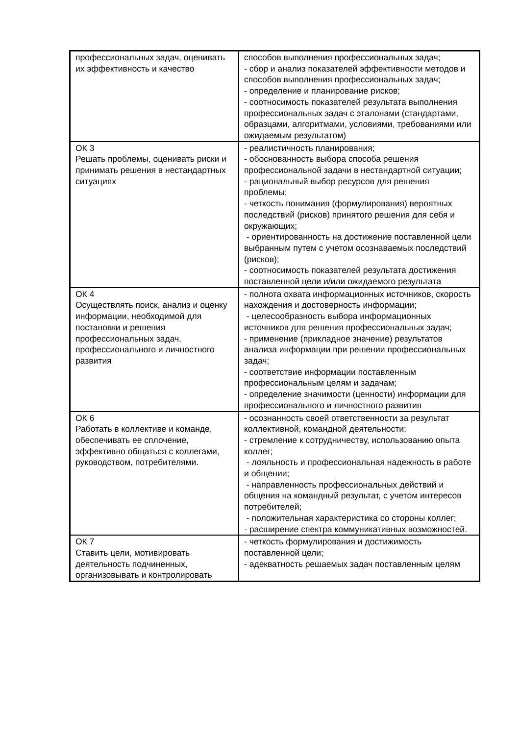| профессиональных задач, оценивать их эффективность и качество | способов выполнения профессиональных задач; - сбор и анализ показателей эффективности методов и способов выполнения профессиональных задач; - определение и планирование рисков; - соотносимость показателей результата выполнения профессиональных задач с эталонами (стандартами, образцами, алгоритмами, условиями, требованиями или ожидаемым результатом) |
| ОК 3 Решать проблемы, оценивать риски и принимать решения в нестандартных ситуациях | - реалистичность планирования; - обоснованность выбора способа решения профессиональной задачи в нестандартной ситуации; - рациональный выбор ресурсов для решения проблемы; - четкость понимания (формулирования) вероятных последствий (рисков) принятого решения для себя и окружающих; - ориентированность на достижение поставленной цели выбранным путем с учетом осознаваемых последствий (рисков); - соотносимость показателей результата достижения поставленной цели и/или ожидаемого результата |
| ОК 4 Осуществлять поиск, анализ и оценку информации, необходимой для постановки и решения профессиональных задач, профессионального и личностного развития | - полнота охвата информационных источников, скорость нахождения и достоверность информации; - целесообразность выбора информационных источников для решения профессиональных задач; - применение (прикладное значение) результатов анализа информации при решении профессиональных задач; - соответствие информации поставленным профессиональным целям и задачам; - определение значимости (ценности) информации для профессионального и личностного развития |
| ОК 6 Работать в коллективе и команде, обеспечивать ее сплочение, эффективно общаться с коллегами, руководством, потребителями. | - осознанность своей ответственности за результат коллективной, командной деятельности; - стремление к сотрудничеству, использованию опыта коллег; - лояльность и профессиональная надежность в работе и общении; - направленность профессиональных действий и общения на командный результат, с учетом интересов потребителей; - положительная характеристика со стороны коллег; - расширение спектра коммуникативных возможностей. |
| ОК 7 Ставить цели, мотивировать деятельность подчиненных, организовывать и контролировать | - четкость формулирования и достижимость поставленной цели; - адекватность решаемых задач поставленным целям |